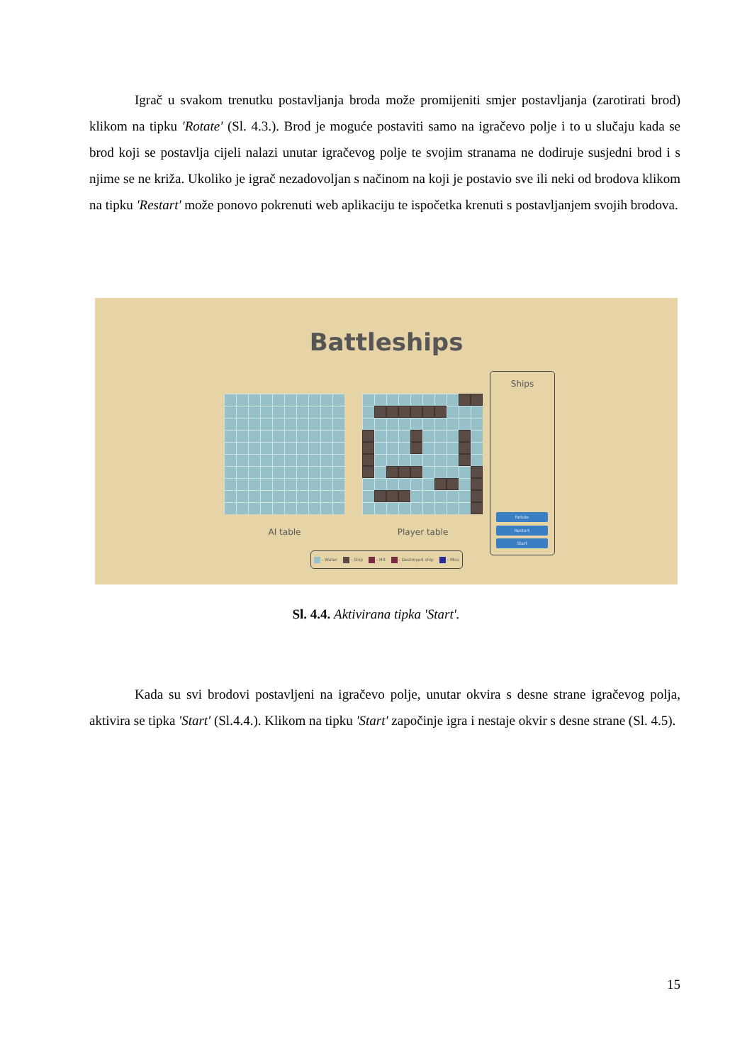Igrač u svakom trenutku postavljanja broda može promijeniti smjer postavljanja (zarotirati brod) klikom na tipku 'Rotate' (Sl. 4.3.). Brod je moguće postaviti samo na igračevo polje i to u slučaju kada se brod koji se postavlja cijeli nalazi unutar igračevog polje te svojim stranama ne dodiruje susjedni brod i s njime se ne križa. Ukoliko je igrač nezadovoljan s načinom na koji je postavio sve ili neki od brodova klikom na tipku 'Restart' može ponovo pokrenuti web aplikaciju te ispočetka krenuti s postavljanjem svojih brodova.
Battleships
AI table Player table
- Water - Ship - Hit - Destroyed ship - Miss
Ships
Rotate
Restart
Start
Sl. 4.4. Aktivirana tipka 'Start'.
Kada su svi brodovi postavljeni na igračevo polje, unutar okvira s desne strane igračevog polja, aktivira se tipka 'Start' (Sl.4.4.). Klikom na tipku 'Start' započinje igra i nestaje okvir s desne strane (Sl. 4.5).
15